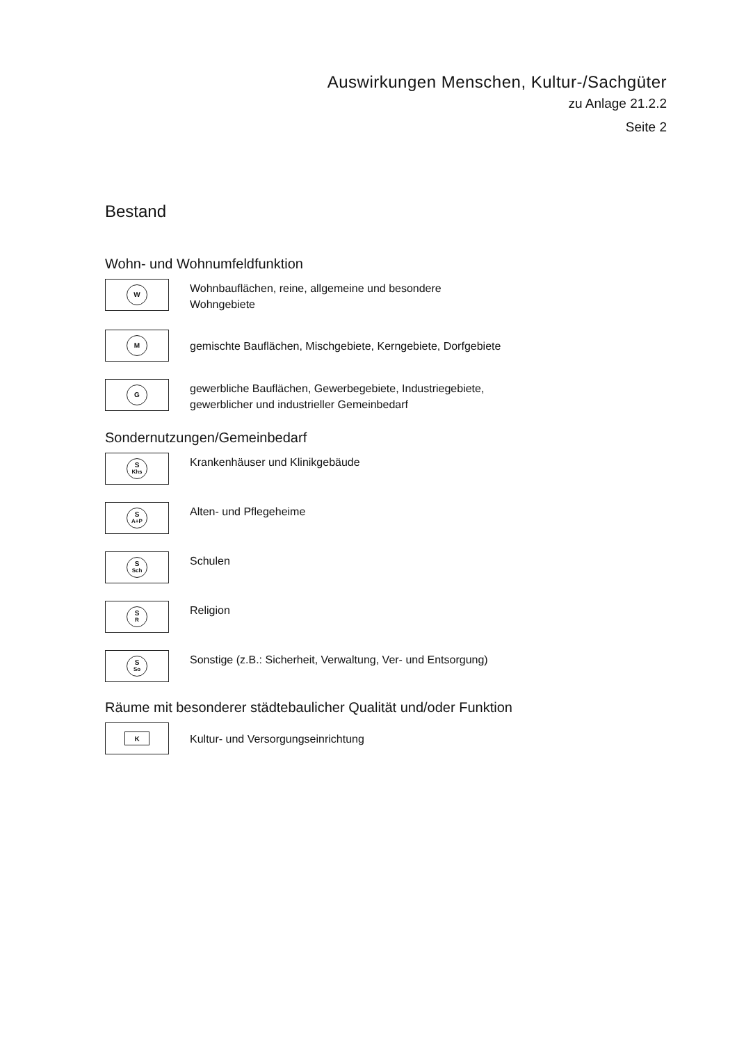Auswirkungen Menschen, Kultur-/Sachgüter
zu Anlage 21.2.2
Seite 2
Bestand
Wohn- und Wohnumfeldfunktion
W
Wohnbauflächen, reine, allgemeine und besondere
Wohngebiete
M
gemischte Bauflächen, Mischgebiete, Kerngebiete, Dorfgebiete
G
gewerbliche Bauflächen, Gewerbegebiete, Industriegebiete,
gewerblicher und industrieller Gemeinbedarf
Sondernutzungen/Gemeinbedarf
S
Khs
Krankenhäuser und Klinikgebäude
S
A+P
Alten- und Pflegeheime
S
Sch
Schulen
S
R
Religion
S
So
Sonstige (z.B.: Sicherheit, Verwaltung, Ver- und Entsorgung)
Räume mit besonderer städtebaulicher Qualität und/oder Funktion
K
Kultur- und Versorgungseinrichtung